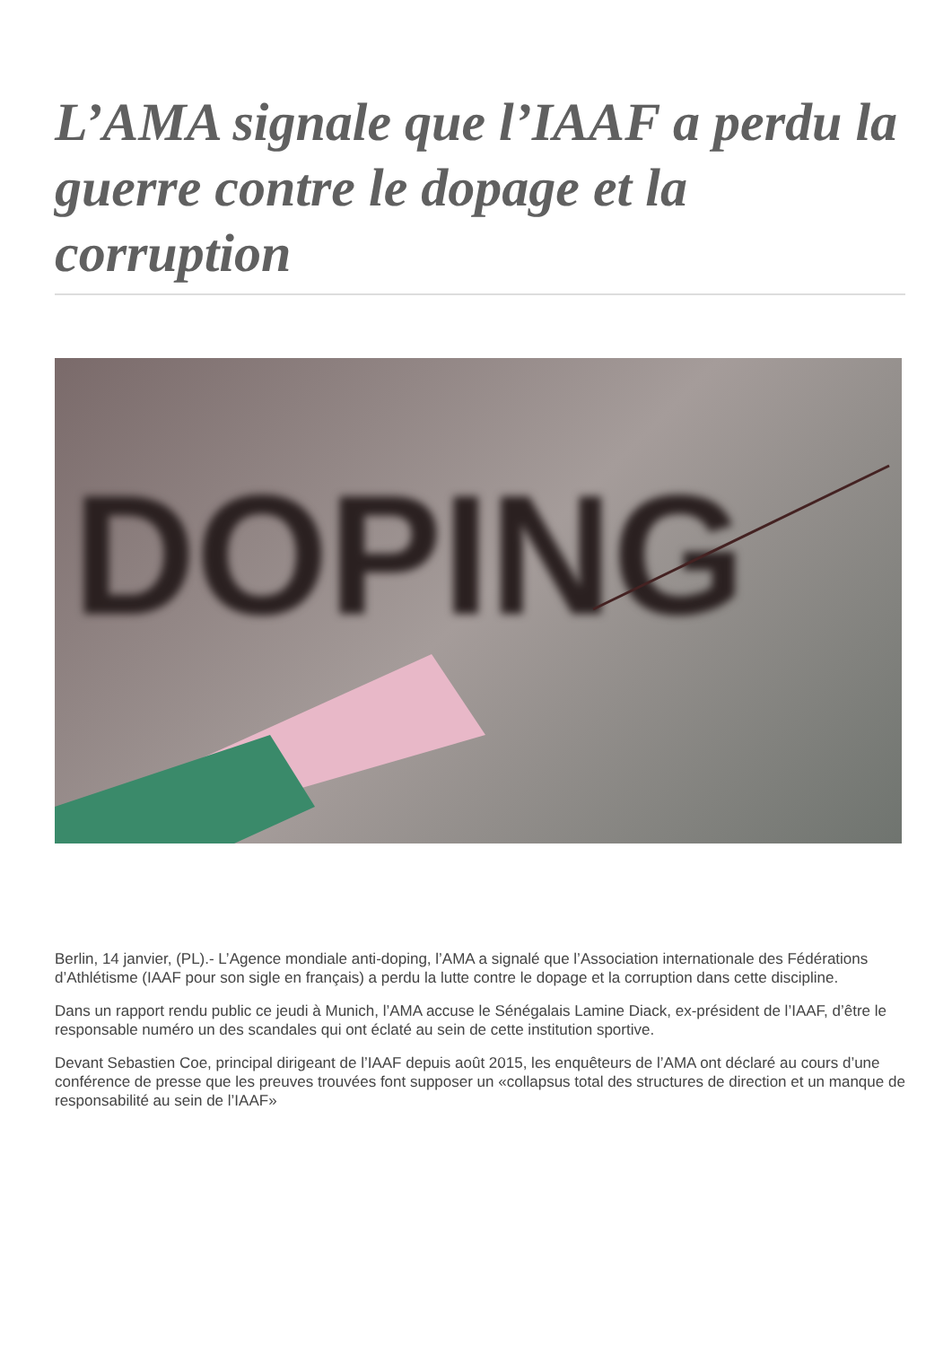L’AMA signale que l’IAAF a perdu la guerre contre le dopage et la corruption
DOPING
Berlin, 14 janvier, (PL).- L’Agence mondiale anti-doping, l’AMA a signalé que l’Association internationale des Fédérations d’Athlétisme (IAAF pour son sigle en français) a perdu la lutte contre le dopage et la corruption dans cette discipline.
Dans un rapport rendu public ce jeudi à Munich, l’AMA accuse le Sénégalais Lamine Diack, ex-président de l’IAAF, d’être le responsable numéro un des scandales qui ont éclaté au sein de cette institution sportive.
Devant Sebastien Coe, principal dirigeant de l’IAAF depuis août 2015, les enquêteurs de l’AMA ont déclaré au cours d’une conférence de presse que les preuves trouvées font supposer un «collapsus total des structures de direction et un manque de responsabilité au sein de l’IAAF»